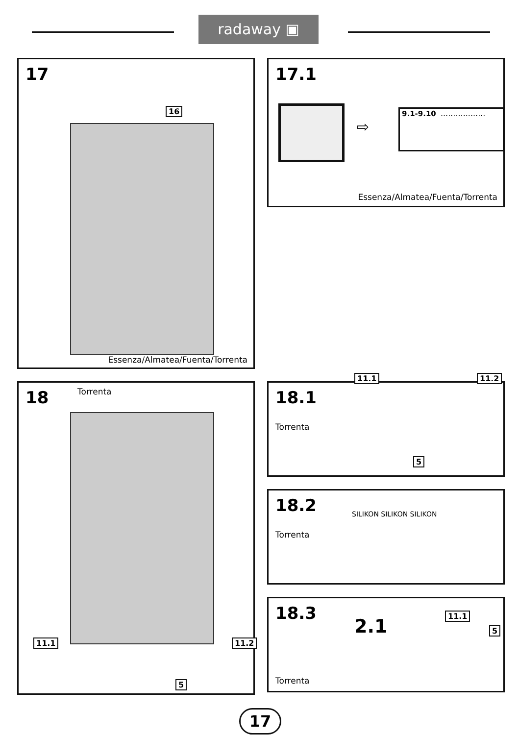radaway ▣
17
16
Essenza/Almatea/Fuenta/Torrenta
17.1
⇨
9.1-9.10 ..................
Essenza/Almatea/Fuenta/Torrenta
18
Torrenta
11.1 11.2
5
18.1
Torrenta
11.1 11.2
5
18.2
Torrenta
SILIKON SILIKON SILIKON
18.3
2.1
11.1
5
Torrenta
17